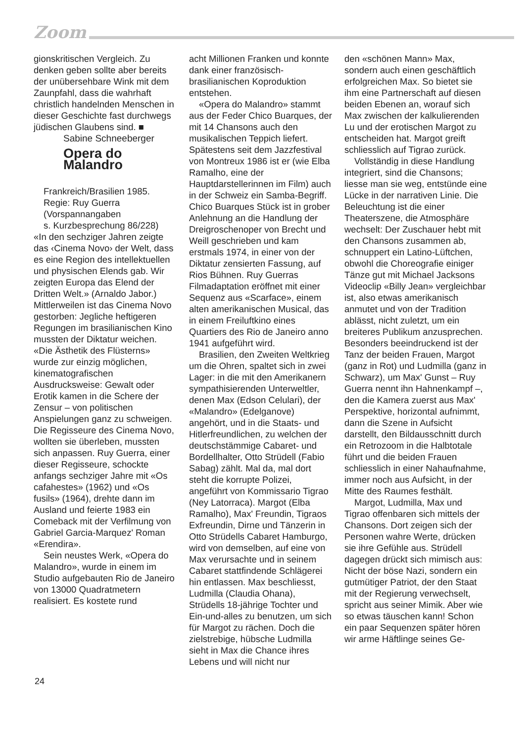Zoom
gionskritischen Vergleich. Zu denken geben sollte aber bereits der unübersehbare Wink mit dem Zaunpfahl, dass die wahrhaft christlich handelnden Menschen in dieser Geschichte fast durchwegs jüdischen Glaubens sind. ■
Sabine Schneeberger
Opera do Malandro
Frankreich/Brasilien 1985.
Regie: Ruy Guerra
(Vorspannangaben
s. Kurzbesprechung 86/228)
«In den sechziger Jahren zeigte das ‹Cinema Novo› der Welt, dass es eine Region des intellektuellen und physischen Elends gab. Wir zeigten Europa das Elend der Dritten Welt.» (Arnaldo Jabor.) Mittlerweilen ist das Cinema Novo gestorben: Jegliche heftigeren Regungen im brasilianischen Kino mussten der Diktatur weichen. «Die Ästhetik des Flüsterns» wurde zur einzig möglichen, kinematografischen Ausdrucksweise: Gewalt oder Erotik kamen in die Schere der Zensur – von politischen Anspielungen ganz zu schweigen. Die Regisseure des Cinema Novo, wollten sie überleben, mussten sich anpassen. Ruy Guerra, einer dieser Regisseure, schockte anfangs sechziger Jahre mit «Os cafahestes» (1962) und «Os fusils» (1964), drehte dann im Ausland und feierte 1983 ein Comeback mit der Verfilmung von Gabriel Garcia-Marquez' Roman «Erendira».
Sein neustes Werk, «Opera do Malandro», wurde in einem im Studio aufgebauten Rio de Janeiro von 13000 Quadratmetern realisiert. Es kostete rund
acht Millionen Franken und konnte dank einer französisch-brasilianischen Koproduktion entstehen.
«Opera do Malandro» stammt aus der Feder Chico Buarques, der mit 14 Chansons auch den musikalischen Teppich liefert. Spätestens seit dem Jazzfestival von Montreux 1986 ist er (wie Elba Ramalho, eine der Hauptdarstellerinnen im Film) auch in der Schweiz ein Samba-Begriff. Chico Buarques Stück ist in grober Anlehnung an die Handlung der Dreigroschenoper von Brecht und Weill geschrieben und kam erstmals 1974, in einer von der Diktatur zensierten Fassung, auf Rios Bühnen. Ruy Guerras Filmadaptation eröffnet mit einer Sequenz aus «Scarface», einem alten amerikanischen Musical, das in einem Freiluftkino eines Quartiers des Rio de Janeiro anno 1941 aufgeführt wird.
Brasilien, den Zweiten Weltkrieg um die Ohren, spaltet sich in zwei Lager: in die mit den Amerikanern sympathisierenden Unterweltler, denen Max (Edson Celulari), der «Malandro» (Edelganove) angehört, und in die Staats- und Hitlerfreundlichen, zu welchen der deutschstämmige Cabaret- und Bordellhalter, Otto Strüdell (Fabio Sabag) zählt. Mal da, mal dort steht die korrupte Polizei, angeführt von Kommissario Tigrao (Ney Latorraca). Margot (Elba Ramalho), Max' Freundin, Tigraos Exfreundin, Dirne und Tänzerin in Otto Strüdells Cabaret Hamburgo, wird von demselben, auf eine von Max verursachte und in seinem Cabaret stattfindende Schlägerei hin entlassen. Max beschliesst, Ludmilla (Claudia Ohana), Strüdells 18-jährige Tochter und Ein-und-alles zu benutzen, um sich für Margot zu rächen. Doch die zielstrebige, hübsche Ludmilla sieht in Max die Chance ihres Lebens und will nicht nur
den «schönen Mann» Max, sondern auch einen geschäftlich erfolgreichen Max. So bietet sie ihm eine Partnerschaft auf diesen beiden Ebenen an, worauf sich Max zwischen der kalkulierenden Lu und der erotischen Margot zu entscheiden hat. Margot greift schliesslich auf Tigrao zurück.
Vollständig in diese Handlung integriert, sind die Chansons; liesse man sie weg, entstünde eine Lücke in der narrativen Linie. Die Beleuchtung ist die einer Theaterszene, die Atmosphäre wechselt: Der Zuschauer hebt mit den Chansons zusammen ab, schnuppert ein Latino-Lüftchen, obwohl die Choreografie einiger Tänze gut mit Michael Jacksons Videoclip «Billy Jean» vergleichbar ist, also etwas amerikanisch anmutet und von der Tradition ablässt, nicht zuletzt, um ein breiteres Publikum anzusprechen. Besonders beeindruckend ist der Tanz der beiden Frauen, Margot (ganz in Rot) und Ludmilla (ganz in Schwarz), um Max' Gunst – Ruy Guerra nennt ihn Hahnenkampf –, den die Kamera zuerst aus Max' Perspektive, horizontal aufnimmt, dann die Szene in Aufsicht darstellt, den Bildausschnitt durch ein Retrozoom in die Halbtotale führt und die beiden Frauen schliesslich in einer Nahaufnahme, immer noch aus Aufsicht, in der Mitte des Raumes festhält.
Margot, Ludmilla, Max und Tigrao offenbaren sich mittels der Chansons. Dort zeigen sich der Personen wahre Werte, drücken sie ihre Gefühle aus. Strüdell dagegen drückt sich mimisch aus: Nicht der böse Nazi, sondern ein gutmütiger Patriot, der den Staat mit der Regierung verwechselt, spricht aus seiner Mimik. Aber wie so etwas täuschen kann! Schon ein paar Sequenzen später hören wir arme Häftlinge seines Ge-
24